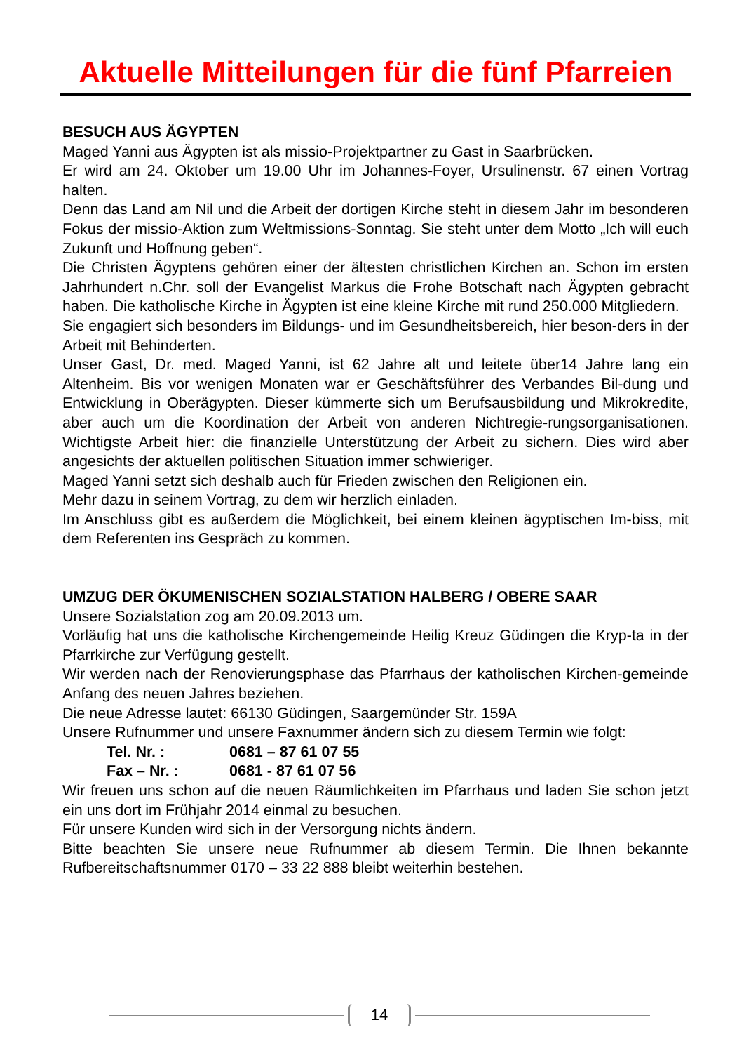Aktuelle Mitteilungen für die fünf Pfarreien
BESUCH AUS ÄGYPTEN
Maged Yanni aus Ägypten ist als missio-Projektpartner zu Gast in Saarbrücken.
Er wird am 24. Oktober um 19.00 Uhr im Johannes-Foyer, Ursulinenstr. 67 einen Vortrag halten.
Denn das Land am Nil und die Arbeit der dortigen Kirche steht in diesem Jahr im besonderen Fokus der missio-Aktion zum Weltmissions-Sonntag. Sie steht unter dem Motto „Ich will euch Zukunft und Hoffnung geben“.
Die Christen Ägyptens gehören einer der ältesten christlichen Kirchen an. Schon im ersten Jahrhundert n.Chr. soll der Evangelist Markus die Frohe Botschaft nach Ägypten gebracht haben. Die katholische Kirche in Ägypten ist eine kleine Kirche mit rund 250.000 Mitgliedern.
Sie engagiert sich besonders im Bildungs- und im Gesundheitsbereich, hier beson-ders in der Arbeit mit Behinderten.
Unser Gast, Dr. med. Maged Yanni, ist 62 Jahre alt und leitete über14 Jahre lang ein Altenheim. Bis vor wenigen Monaten war er Geschäftsführer des Verbandes Bil-dung und Entwicklung in Oberägypten. Dieser kümmerte sich um Berufsausbildung und Mikrokredite, aber auch um die Koordination der Arbeit von anderen Nichtregie-rungsorganisationen. Wichtigste Arbeit hier: die finanzielle Unterstützung der Arbeit zu sichern. Dies wird aber angesichts der aktuellen politischen Situation immer schwieriger.
Maged Yanni setzt sich deshalb auch für Frieden zwischen den Religionen ein.
Mehr dazu in seinem Vortrag, zu dem wir herzlich einladen.
Im Anschluss gibt es außerdem die Möglichkeit, bei einem kleinen ägyptischen Im-biss, mit dem Referenten ins Gespräch zu kommen.
UMZUG DER ÖKUMENISCHEN SOZIALSTATION HALBERG / OBERE SAAR
Unsere Sozialstation zog am 20.09.2013 um.
Vorläufig hat uns die katholische Kirchengemeinde Heilig Kreuz Güdingen die Kryp-ta in der Pfarrkirche zur Verfügung gestellt.
Wir werden nach der Renovierungsphase das Pfarrhaus der katholischen Kirchen-gemeinde Anfang des neuen Jahres beziehen.
Die neue Adresse lautet: 66130 Güdingen, Saargemünder Str. 159A
Unsere Rufnummer und unsere Faxnummer ändern sich zu diesem Termin wie folgt:
Tel. Nr. : 0681 – 87 61 07 55
Fax – Nr. : 0681 - 87 61 07 56
Wir freuen uns schon auf die neuen Räumlichkeiten im Pfarrhaus und laden Sie schon jetzt ein uns dort im Frühjahr 2014 einmal zu besuchen.
Für unsere Kunden wird sich in der Versorgung nichts ändern.
Bitte beachten Sie unsere neue Rufnummer ab diesem Termin. Die Ihnen bekannte Rufbereitschaftsnummer 0170 – 33 22 888 bleibt weiterhin bestehen.
14